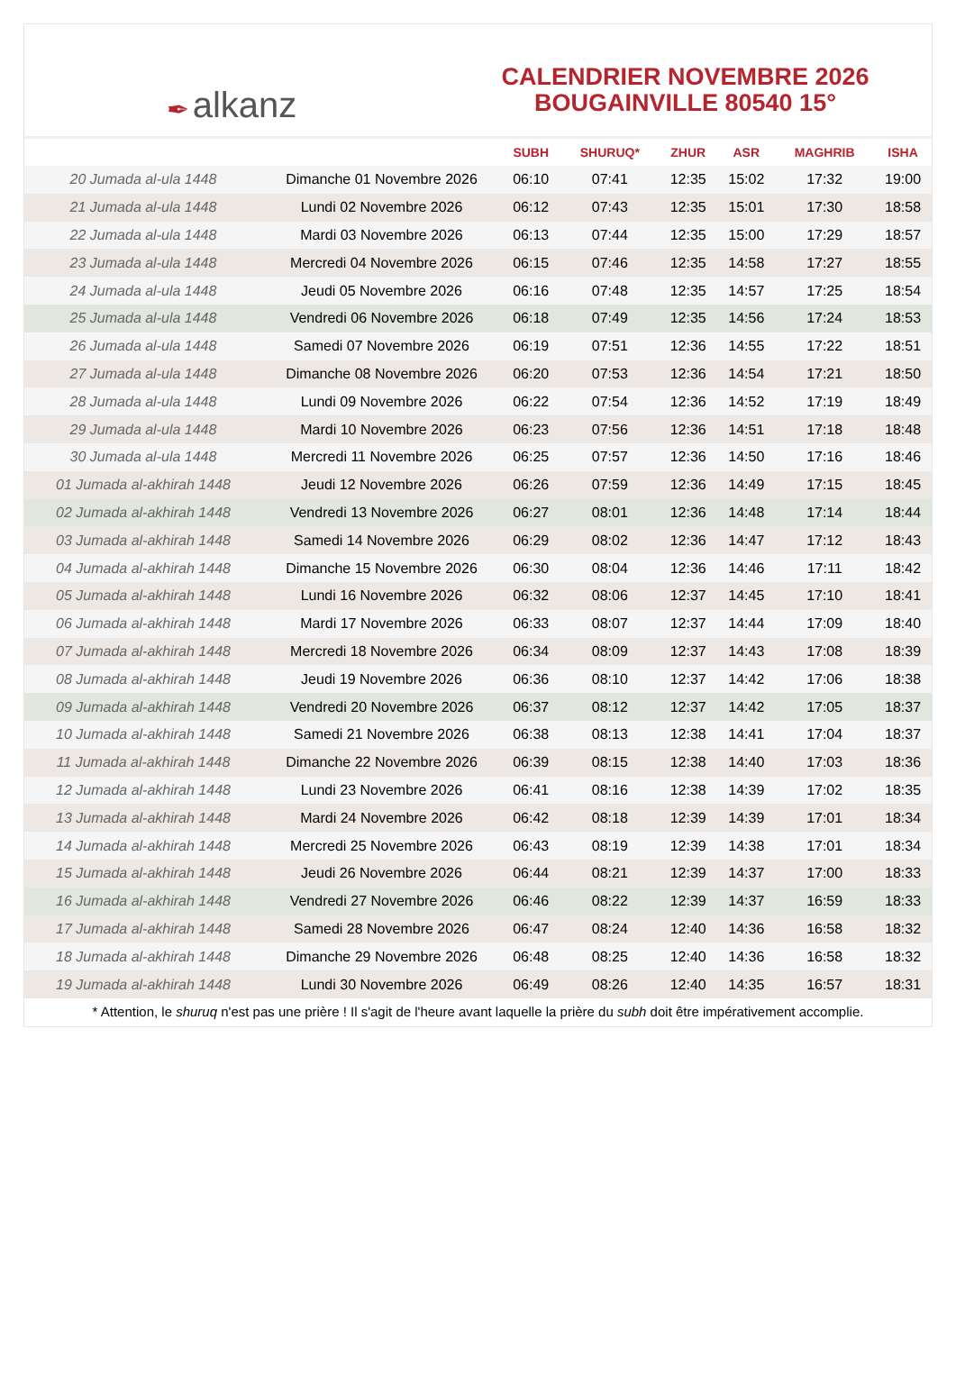✒ alkanz
CALENDRIER NOVEMBRE 2026
BOUGAINVILLE 80540 15°
| | | SUBH | SHURUQ* | ZHUR | ASR | MAGHRIB | ISHA |
| --- | --- | --- | --- | --- | --- | --- | --- |
| 20 Jumada al-ula 1448 | Dimanche 01 Novembre 2026 | 06:10 | 07:41 | 12:35 | 15:02 | 17:32 | 19:00 |
| 21 Jumada al-ula 1448 | Lundi 02 Novembre 2026 | 06:12 | 07:43 | 12:35 | 15:01 | 17:30 | 18:58 |
| 22 Jumada al-ula 1448 | Mardi 03 Novembre 2026 | 06:13 | 07:44 | 12:35 | 15:00 | 17:29 | 18:57 |
| 23 Jumada al-ula 1448 | Mercredi 04 Novembre 2026 | 06:15 | 07:46 | 12:35 | 14:58 | 17:27 | 18:55 |
| 24 Jumada al-ula 1448 | Jeudi 05 Novembre 2026 | 06:16 | 07:48 | 12:35 | 14:57 | 17:25 | 18:54 |
| 25 Jumada al-ula 1448 | Vendredi 06 Novembre 2026 | 06:18 | 07:49 | 12:35 | 14:56 | 17:24 | 18:53 |
| 26 Jumada al-ula 1448 | Samedi 07 Novembre 2026 | 06:19 | 07:51 | 12:36 | 14:55 | 17:22 | 18:51 |
| 27 Jumada al-ula 1448 | Dimanche 08 Novembre 2026 | 06:20 | 07:53 | 12:36 | 14:54 | 17:21 | 18:50 |
| 28 Jumada al-ula 1448 | Lundi 09 Novembre 2026 | 06:22 | 07:54 | 12:36 | 14:52 | 17:19 | 18:49 |
| 29 Jumada al-ula 1448 | Mardi 10 Novembre 2026 | 06:23 | 07:56 | 12:36 | 14:51 | 17:18 | 18:48 |
| 30 Jumada al-ula 1448 | Mercredi 11 Novembre 2026 | 06:25 | 07:57 | 12:36 | 14:50 | 17:16 | 18:46 |
| 01 Jumada al-akhirah 1448 | Jeudi 12 Novembre 2026 | 06:26 | 07:59 | 12:36 | 14:49 | 17:15 | 18:45 |
| 02 Jumada al-akhirah 1448 | Vendredi 13 Novembre 2026 | 06:27 | 08:01 | 12:36 | 14:48 | 17:14 | 18:44 |
| 03 Jumada al-akhirah 1448 | Samedi 14 Novembre 2026 | 06:29 | 08:02 | 12:36 | 14:47 | 17:12 | 18:43 |
| 04 Jumada al-akhirah 1448 | Dimanche 15 Novembre 2026 | 06:30 | 08:04 | 12:36 | 14:46 | 17:11 | 18:42 |
| 05 Jumada al-akhirah 1448 | Lundi 16 Novembre 2026 | 06:32 | 08:06 | 12:37 | 14:45 | 17:10 | 18:41 |
| 06 Jumada al-akhirah 1448 | Mardi 17 Novembre 2026 | 06:33 | 08:07 | 12:37 | 14:44 | 17:09 | 18:40 |
| 07 Jumada al-akhirah 1448 | Mercredi 18 Novembre 2026 | 06:34 | 08:09 | 12:37 | 14:43 | 17:08 | 18:39 |
| 08 Jumada al-akhirah 1448 | Jeudi 19 Novembre 2026 | 06:36 | 08:10 | 12:37 | 14:42 | 17:06 | 18:38 |
| 09 Jumada al-akhirah 1448 | Vendredi 20 Novembre 2026 | 06:37 | 08:12 | 12:37 | 14:42 | 17:05 | 18:37 |
| 10 Jumada al-akhirah 1448 | Samedi 21 Novembre 2026 | 06:38 | 08:13 | 12:38 | 14:41 | 17:04 | 18:37 |
| 11 Jumada al-akhirah 1448 | Dimanche 22 Novembre 2026 | 06:39 | 08:15 | 12:38 | 14:40 | 17:03 | 18:36 |
| 12 Jumada al-akhirah 1448 | Lundi 23 Novembre 2026 | 06:41 | 08:16 | 12:38 | 14:39 | 17:02 | 18:35 |
| 13 Jumada al-akhirah 1448 | Mardi 24 Novembre 2026 | 06:42 | 08:18 | 12:39 | 14:39 | 17:01 | 18:34 |
| 14 Jumada al-akhirah 1448 | Mercredi 25 Novembre 2026 | 06:43 | 08:19 | 12:39 | 14:38 | 17:01 | 18:34 |
| 15 Jumada al-akhirah 1448 | Jeudi 26 Novembre 2026 | 06:44 | 08:21 | 12:39 | 14:37 | 17:00 | 18:33 |
| 16 Jumada al-akhirah 1448 | Vendredi 27 Novembre 2026 | 06:46 | 08:22 | 12:39 | 14:37 | 16:59 | 18:33 |
| 17 Jumada al-akhirah 1448 | Samedi 28 Novembre 2026 | 06:47 | 08:24 | 12:40 | 14:36 | 16:58 | 18:32 |
| 18 Jumada al-akhirah 1448 | Dimanche 29 Novembre 2026 | 06:48 | 08:25 | 12:40 | 14:36 | 16:58 | 18:32 |
| 19 Jumada al-akhirah 1448 | Lundi 30 Novembre 2026 | 06:49 | 08:26 | 12:40 | 14:35 | 16:57 | 18:31 |
* Attention, le shuruq n'est pas une prière ! Il s'agit de l'heure avant laquelle la prière du subh doit être impérativement accomplie.